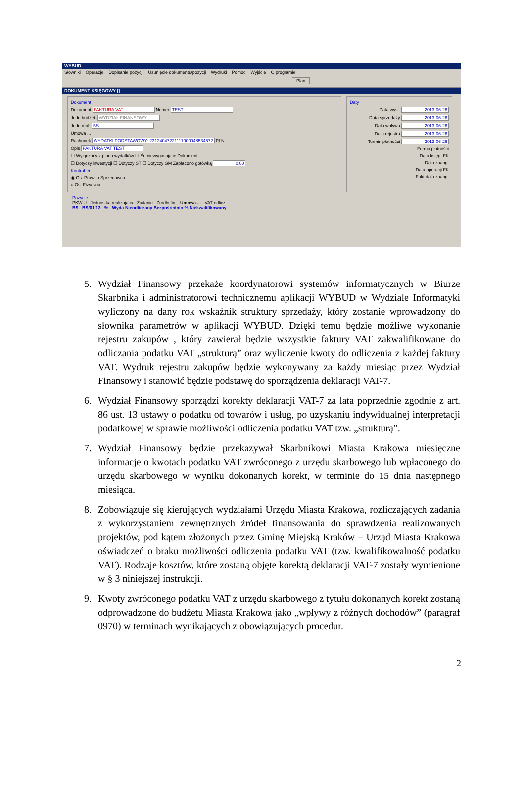WYBUD
Słowniki Operacje Dopisanie pozycji Usunięcie dokumentu/pozycji Wydruki Pomoc Wyjście O programie
Plan
DOKUMENT KSIĘGOWY []
Dokument
Dokument FAKTURA VAT Numer TEST
Jedn.budżet. WYDZIAŁ FINANSOWY
Jedn.real. BS
Umowa ...
Rachunek WYDATKI PODSTAWOWY: 23124047221111000048534572 PLN
Opis FAKTURA VAT TEST
☐ Wyłączony z planu wydatków ☐ Śr. niewygasające Dokument...
☐ Dotyczy inwestycji ☐ Dotyczy ŚT ☐ Dotyczy GM Zapłacono gotówką 0,00
Kontrahent
◉ Os. Prawna Sprzedawca...
○ Os. Fizyczna
Daty
Data wyst. 2013-06-26
Data sprzedaży 2013-06-26
Data wpływu 2013-06-26
Data rejestru 2013-06-26
Termin płatności 2013-06-26
Forma płatności
Data księg. FK
Data zaang.
Data operacji FK
Fakt.data zaang.
Pozycje
PKWiU Jednostka realizująca Zadanie Źródło fin. Umowa ... VAT odlicz:
BS BS/01/13 % Wyda Nieodliczany Bezpośrednio % Niekwalifikowany
5. Wydział Finansowy przekaże koordynatorowi systemów informatycznych w Biurze Skarbnika i administratorowi technicznemu aplikacji WYBUD w Wydziale Informatyki wyliczony na dany rok wskaźnik struktury sprzedaży, który zostanie wprowadzony do słownika parametrów w aplikacji WYBUD. Dzięki temu będzie możliwe wykonanie rejestru zakupów , który zawierał będzie wszystkie faktury VAT zakwalifikowane do odliczania podatku VAT „strukturą” oraz wyliczenie kwoty do odliczenia z każdej faktury VAT. Wydruk rejestru zakupów będzie wykonywany za każdy miesiąc przez Wydział Finansowy i stanowić będzie podstawę do sporządzenia deklaracji VAT-7.
6. Wydział Finansowy sporządzi korekty deklaracji VAT-7 za lata poprzednie zgodnie z art. 86 ust. 13 ustawy o podatku od towarów i usług, po uzyskaniu indywidualnej interpretacji podatkowej w sprawie możliwości odliczenia podatku VAT tzw. „strukturą”.
7. Wydział Finansowy będzie przekazywał Skarbnikowi Miasta Krakowa miesięczne informacje o kwotach podatku VAT zwróconego z urzędu skarbowego lub wpłaconego do urzędu skarbowego w wyniku dokonanych korekt, w terminie do 15 dnia następnego miesiąca.
8. Zobowiązuje się kierujących wydziałami Urzędu Miasta Krakowa, rozliczających zadania z wykorzystaniem zewnętrznych źródeł finansowania do sprawdzenia realizowanych projektów, pod kątem złożonych przez Gminę Miejską Kraków – Urząd Miasta Krakowa oświadczeń o braku możliwości odliczenia podatku VAT (tzw. kwalifikowalność podatku VAT). Rodzaje kosztów, które zostaną objęte korektą deklaracji VAT-7 zostały wymienione w § 3 niniejszej instrukcji.
9. Kwoty zwróconego podatku VAT z urzędu skarbowego z tytułu dokonanych korekt zostaną odprowadzone do budżetu Miasta Krakowa jako „wpływy z różnych dochodów” (paragraf 0970) w terminach wynikających z obowiązujących procedur.
2